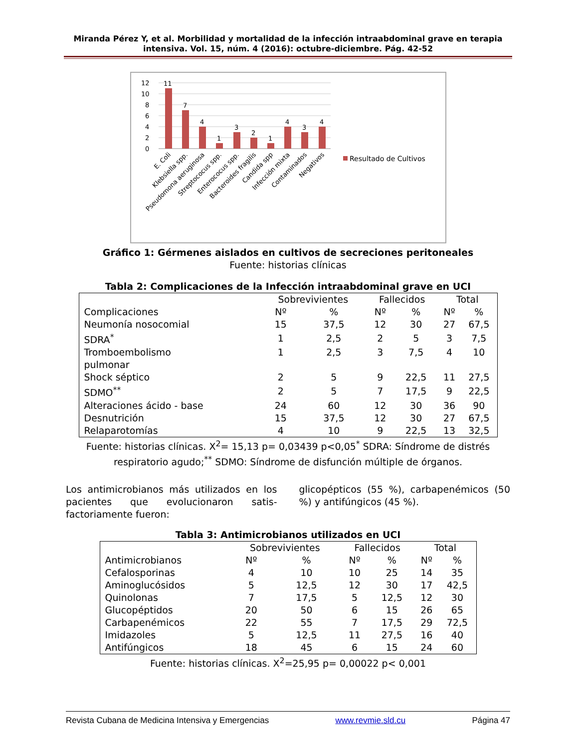Miranda Pérez Y, et al. Morbilidad y mortalidad de la infección intraabdominal grave en terapia intensiva. Vol. 15, núm. 4 (2016): octubre-diciembre. Pág. 42-52
12
10
8
6
4
2
0
11
7
4
1
3
2
1
4
3
4
Resultado de Cultivos
E. Coli
Klebsiella spp.
Pseudomona aeruginosa
Streptococus spp.
Enterococus spp.
Bacteroides fragilis
Candida spp
Infección mixta
Contaminados
Negativos
Gráfico 1: Gérmenes aislados en cultivos de secreciones peritoneales
Fuente: historias clínicas
Tabla 2: Complicaciones de la Infección intraabdominal grave en UCI
| | Sobrevivientes | | Fallecidos | | Total | |
| --- | --- | --- | --- | --- | --- | --- |
| Complicaciones | Nº | % | Nº | % | Nº | % |
| Neumonía nosocomial | 15 | 37,5 | 12 | 30 | 27 | 67,5 |
| SDRA<sup>*</sup> | 1 | 2,5 | 2 | 5 | 3 | 7,5 |
| Tromboembolismo pulmonar | 1 | 2,5 | 3 | 7,5 | 4 | 10 |
| Shock séptico | 2 | 5 | 9 | 22,5 | 11 | 27,5 |
| SDMO<sup>**</sup> | 2 | 5 | 7 | 17,5 | 9 | 22,5 |
| Alteraciones ácido - base | 24 | 60 | 12 | 30 | 36 | 90 |
| Desnutrición | 15 | 37,5 | 12 | 30 | 27 | 67,5 |
| Relaparotomías | 4 | 10 | 9 | 22,5 | 13 | 32,5 |
Fuente: historias clínicas. X<sup>2</sup>= 15,13 p= 0,03439 p<0,05<sup>*</sup> SDRA: Síndrome de distrés respiratorio agudo;<sup>**</sup> SDMO: Síndrome de disfunción múltiple de órganos.
Los antimicrobianos más utilizados en los pacientes que evolucionaron satis-factoriamente fueron:
glicopépticos (55 %), carbapenémicos (50 %) y antifúngicos (45 %).
Tabla 3: Antimicrobianos utilizados en UCI
| | Sobrevivientes | | Fallecidos | | Total | |
| --- | --- | --- | --- | --- | --- | --- |
| Antimicrobianos | Nº | % | Nº | % | Nº | % |
| Cefalosporinas | 4 | 10 | 10 | 25 | 14 | 35 |
| Aminoglucósidos | 5 | 12,5 | 12 | 30 | 17 | 42,5 |
| Quinolonas | 7 | 17,5 | 5 | 12,5 | 12 | 30 |
| Glucopéptidos | 20 | 50 | 6 | 15 | 26 | 65 |
| Carbapenémicos | 22 | 55 | 7 | 17,5 | 29 | 72,5 |
| Imidazoles | 5 | 12,5 | 11 | 27,5 | 16 | 40 |
| Antifúngicos | 18 | 45 | 6 | 15 | 24 | 60 |
Fuente: historias clínicas. X<sup>2</sup>=25,95 p= 0,00022 p< 0,001
Revista Cubana de Medicina Intensiva y Emergencias www.revmie.sld.cu Página 47